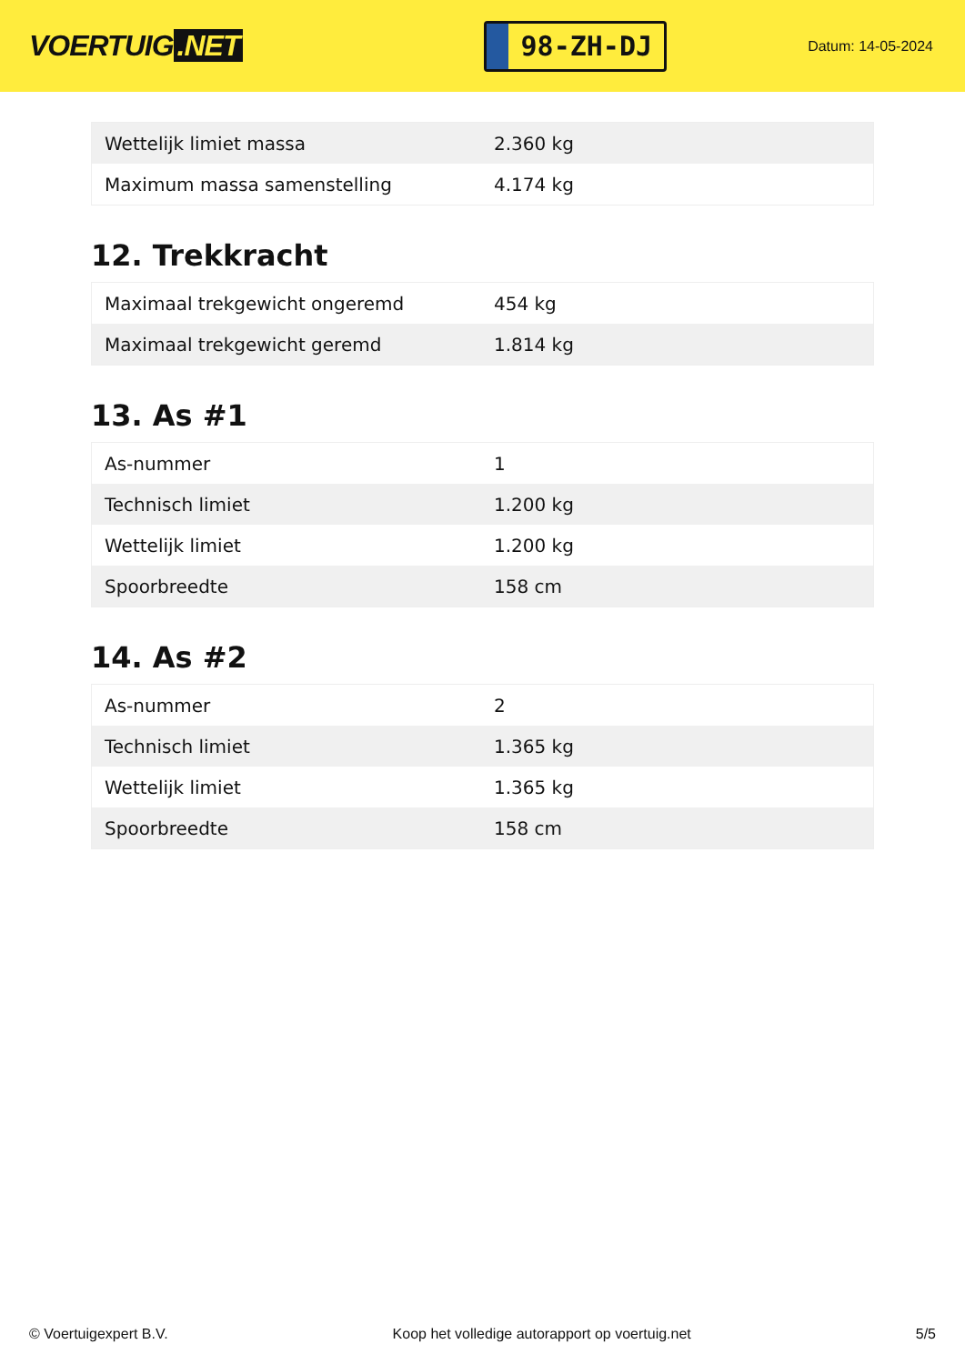VOERTUIG.NET
98-ZH-DJ
Datum: 14-05-2024
| Wettelijk limiet massa | 2.360 kg |
| Maximum massa samenstelling | 4.174 kg |
12. Trekkracht
| Maximaal trekgewicht ongeremd | 454 kg |
| Maximaal trekgewicht geremd | 1.814 kg |
13. As #1
| As-nummer | 1 |
| Technisch limiet | 1.200 kg |
| Wettelijk limiet | 1.200 kg |
| Spoorbreedte | 158 cm |
14. As #2
| As-nummer | 2 |
| Technisch limiet | 1.365 kg |
| Wettelijk limiet | 1.365 kg |
| Spoorbreedte | 158 cm |
© Voertuigexpert B.V. Koop het volledige autorapport op voertuig.net 5/5